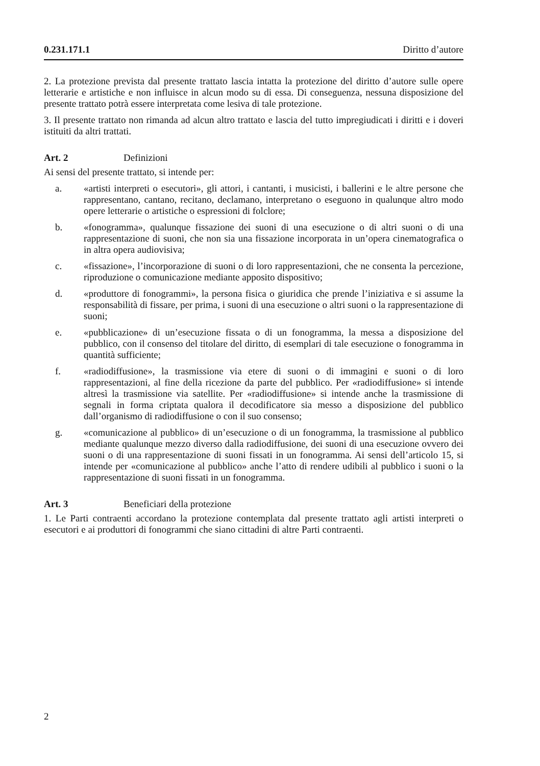0.231.171.1 Diritto d’autore
2. La protezione prevista dal presente trattato lascia intatta la protezione del diritto d’autore sulle opere letterarie e artistiche e non influisce in alcun modo su di essa. Di conseguenza, nessuna disposizione del presente trattato potrà essere interpretata come lesiva di tale protezione.
3. Il presente trattato non rimanda ad alcun altro trattato e lascia del tutto impregiudicati i diritti e i doveri istituiti da altri trattati.
Art. 2 Definizioni
Ai sensi del presente trattato, si intende per:
a. «artisti interpreti o esecutori», gli attori, i cantanti, i musicisti, i ballerini e le altre persone che rappresentano, cantano, recitano, declamano, interpretano o eseguono in qualunque altro modo opere letterarie o artistiche o espressioni di folclore;
b. «fonogramma», qualunque fissazione dei suoni di una esecuzione o di altri suoni o di una rappresentazione di suoni, che non sia una fissazione incorporata in un’opera cinematografica o in altra opera audiovisiva;
c. «fissazione», l’incorporazione di suoni o di loro rappresentazioni, che ne consenta la percezione, riproduzione o comunicazione mediante apposito dispositivo;
d. «produttore di fonogrammi», la persona fisica o giuridica che prende l’iniziativa e si assume la responsabilità di fissare, per prima, i suoni di una esecuzione o altri suoni o la rappresentazione di suoni;
e. «pubblicazione» di un’esecuzione fissata o di un fonogramma, la messa a disposizione del pubblico, con il consenso del titolare del diritto, di esemplari di tale esecuzione o fonogramma in quantità sufficiente;
f. «radiodiffusione», la trasmissione via etere di suoni o di immagini e suoni o di loro rappresentazioni, al fine della ricezione da parte del pubblico. Per «radiodiffusione» si intende altresì la trasmissione via satellite. Per «radiodiffusione» si intende anche la trasmissione di segnali in forma criptata qualora il decodificatore sia messo a disposizione del pubblico dall’organismo di radiodiffusione o con il suo consenso;
g. «comunicazione al pubblico» di un’esecuzione o di un fonogramma, la trasmissione al pubblico mediante qualunque mezzo diverso dalla radiodiffusione, dei suoni di una esecuzione ovvero dei suoni o di una rappresentazione di suoni fissati in un fonogramma. Ai sensi dell’articolo 15, si intende per «comunicazione al pubblico» anche l’atto di rendere udibili al pubblico i suoni o la rappresentazione di suoni fissati in un fonogramma.
Art. 3 Beneficiari della protezione
1. Le Parti contraenti accordano la protezione contemplata dal presente trattato agli artisti interpreti o esecutori e ai produttori di fonogrammi che siano cittadini di altre Parti contraenti.
2